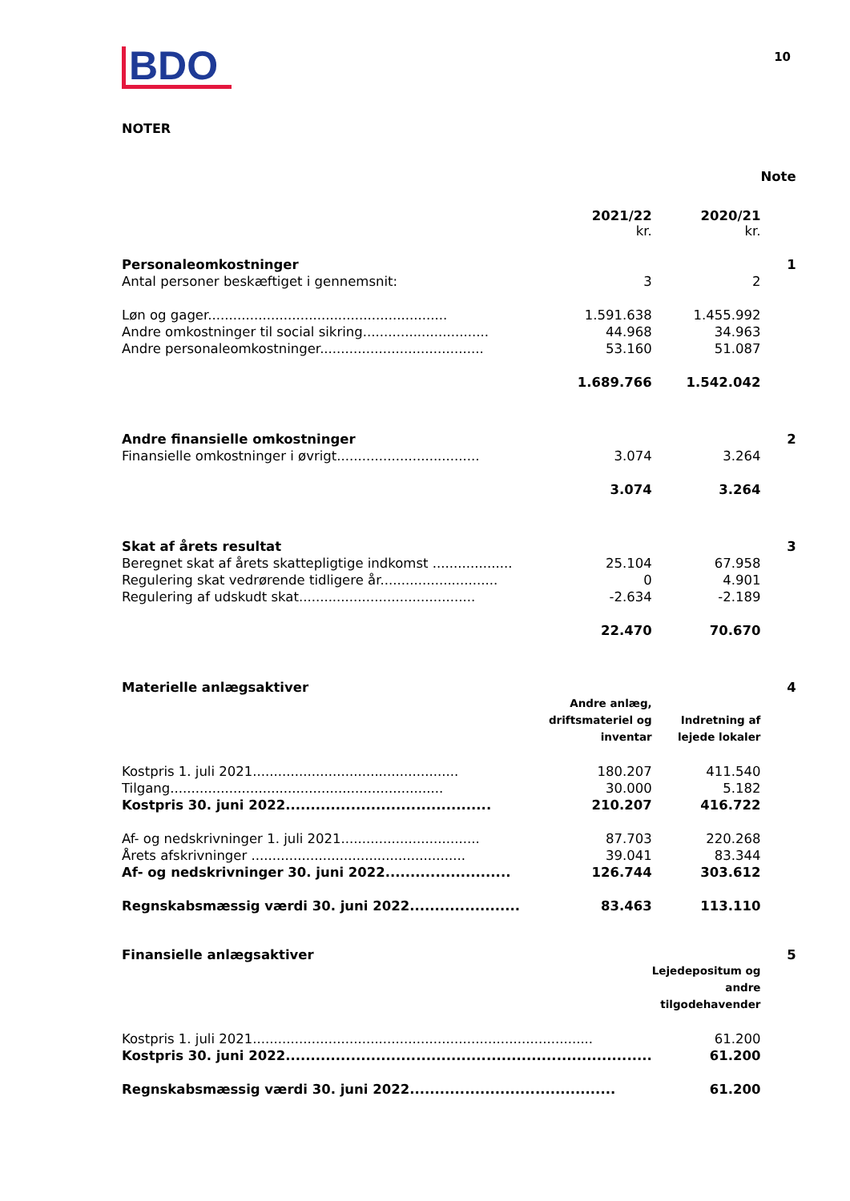BDO
10
NOTER
| | | | Note |
| | 2021/22 kr. | 2020/21 kr. | |
| Personaleomkostninger | | | 1 |
| Antal personer beskæftiget i gennemsnit: | 3 | 2 | |
| Løn og gager......................................................... | 1.591.638 | 1.455.992 | |
| Andre omkostninger til social sikring.............................. | 44.968 | 34.963 | |
| Andre personaleomkostninger....................................... | 53.160 | 51.087 | |
| | 1.689.766 | 1.542.042 | |
| Andre finansielle omkostninger | | | 2 |
| Finansielle omkostninger i øvrigt.................................. | 3.074 | 3.264 | |
| | 3.074 | 3.264 | |
| Skat af årets resultat | | | 3 |
| Beregnet skat af årets skattepligtige indkomst ................... | 25.104 | 67.958 | |
| Regulering skat vedrørende tidligere år............................ | 0 | 4.901 | |
| Regulering af udskudt skat.......................................... | -2.634 | -2.189 | |
| | 22.470 | 70.670 | |
| Materielle anlægsaktiver | | | 4 |
| | Andre anlæg, driftsmateriel og inventar | Indretning af lejede lokaler | |
| Kostpris 1. juli 2021................................................. | 180.207 | 411.540 | |
| Tilgang................................................................. | 30.000 | 5.182 | |
| Kostpris 30. juni 2022......................................... | 210.207 | 416.722 | |
| Af- og nedskrivninger 1. juli 2021................................. | 87.703 | 220.268 | |
| Årets afskrivninger ................................................... | 39.041 | 83.344 | |
| Af- og nedskrivninger 30. juni 2022......................... | 126.744 | 303.612 | |
| Regnskabsmæssig værdi 30. juni 2022...................... | 83.463 | 113.110 | |
| Finansielle anlægsaktiver | | | 5 |
| | | Lejedepositum og andre tilgodehavender | |
| Kostpris 1. juli 2021................................................................................. | | 61.200 | |
| Kostpris 30. juni 2022......................................................................... | | 61.200 | |
| Regnskabsmæssig værdi 30. juni 2022......................................... | | 61.200 | |